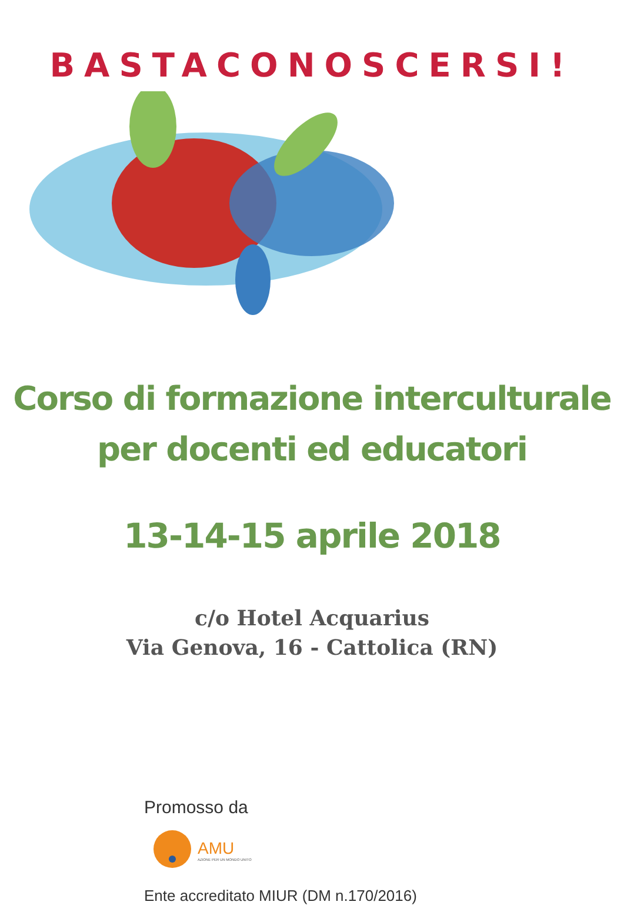BASTACONOSCERSI!
Corso di formazione interculturale
per docenti ed educatori
13-14-15 aprile 2018
c/o Hotel Acquarius
Via Genova, 16 - Cattolica (RN)
Promosso da
AMU
AZIONE PER UN MONDO UNITO
Ente accreditato MIUR (DM n.170/2016)